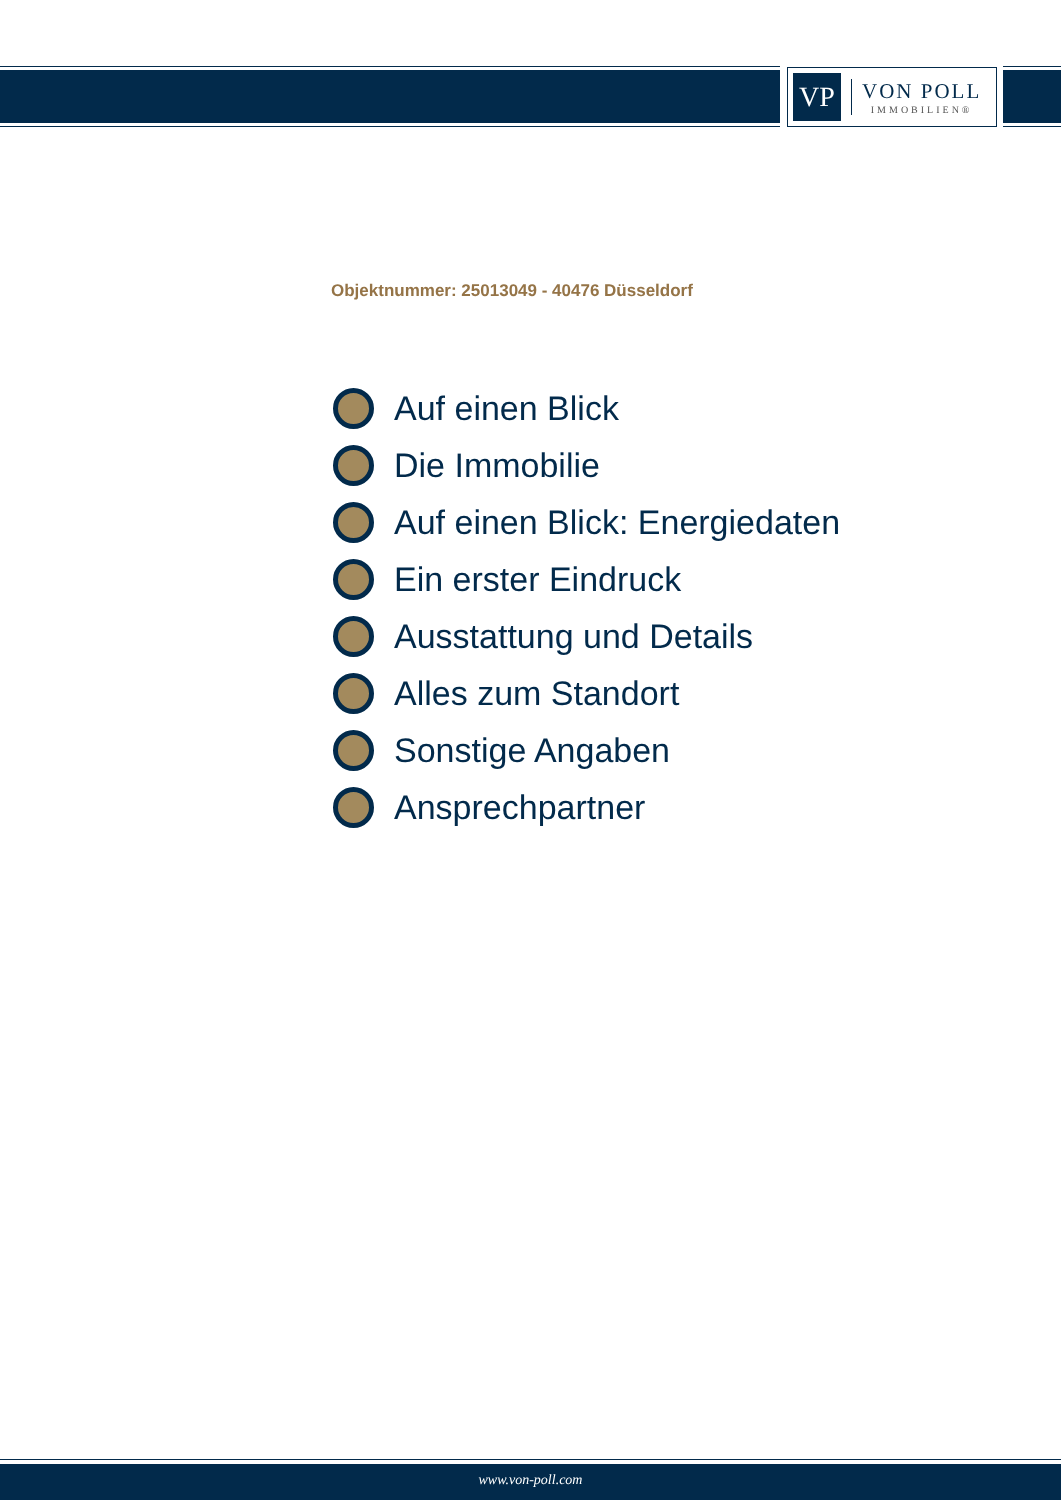VP
VON POLL
IMMOBILIEN®
Objektnummer: 25013049 - 40476 Düsseldorf
Auf einen Blick
Die Immobilie
Auf einen Blick: Energiedaten
Ein erster Eindruck
Ausstattung und Details
Alles zum Standort
Sonstige Angaben
Ansprechpartner
www.von-poll.com